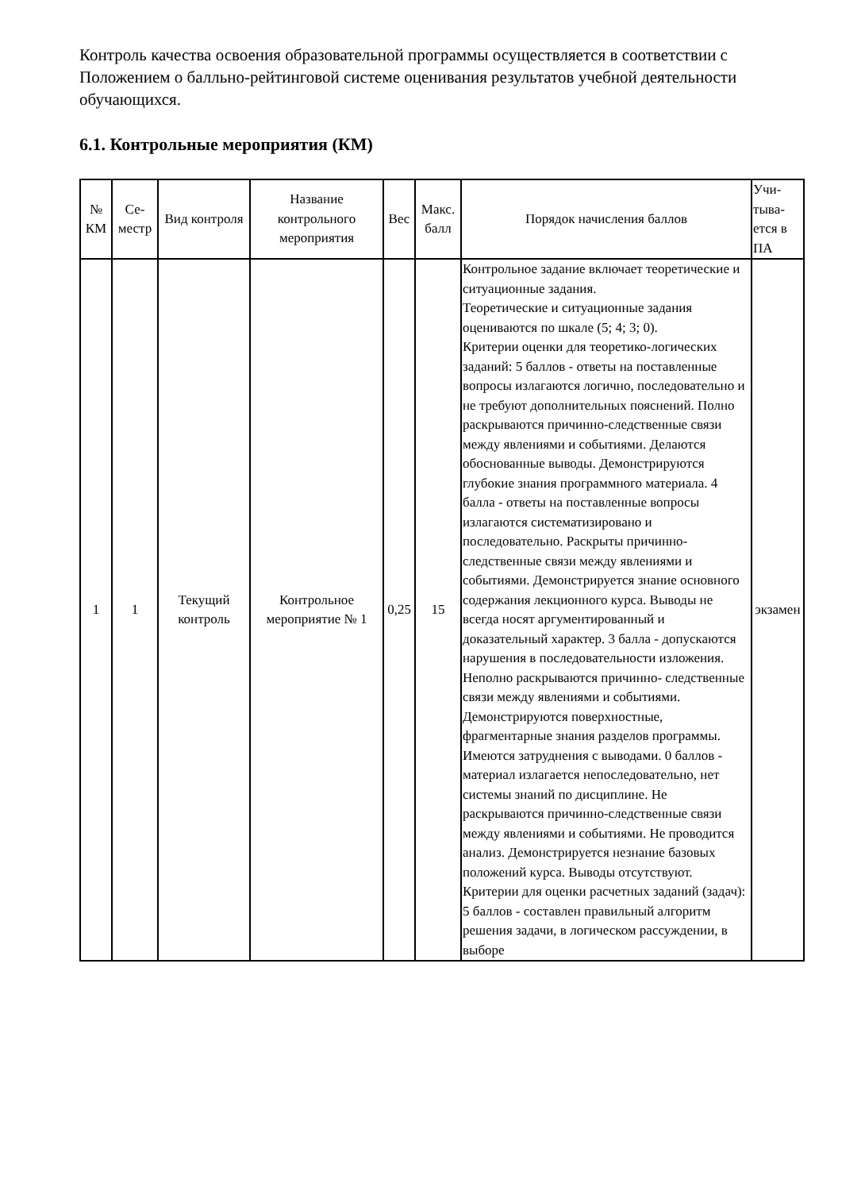Контроль качества освоения образовательной программы осуществляется в соответствии с Положением о балльно-рейтинговой системе оценивания результатов учебной деятельности обучающихся.
6.1. Контрольные мероприятия (КМ)
| № КМ | Се-местр | Вид контроля | Название контрольного мероприятия | Вес | Макс. балл | Порядок начисления баллов | Учи-тыва-ется в ПА |
| --- | --- | --- | --- | --- | --- | --- | --- |
| 1 | 1 | Текущий контроль | Контрольное мероприятие № 1 | 0,25 | 15 | Контрольное задание включает теоретические и ситуационные задания. Теоретические и ситуационные задания оцениваются по шкале (5; 4; 3; 0). Критерии оценки для теоретико-логических заданий: 5 баллов - ответы на поставленные вопросы излагаются логично, последовательно и не требуют дополнительных пояснений. Полно раскрываются причинно-следственные связи между явлениями и событиями. Делаются обоснованные выводы. Демонстрируются глубокие знания программного материала. 4 балла - ответы на поставленные вопросы излагаются систематизировано и последовательно. Раскрыты причинно-следственные связи между явлениями и событиями. Демонстрируется знание основного содержания лекционного курса. Выводы не всегда носят аргументированный и доказательный характер. 3 балла - допускаются нарушения в последовательности изложения. Неполно раскрываются причинно- следственные связи между явлениями и событиями. Демонстрируются поверхностные, фрагментарные знания разделов программы. Имеются затруднения с выводами. 0 баллов - материал излагается непоследовательно, нет системы знаний по дисциплине. Не раскрываются причинно-следственные связи между явлениями и событиями. Не проводится анализ. Демонстрируется незнание базовых положений курса. Выводы отсутствуют. Критерии для оценки расчетных заданий (задач): 5 баллов - составлен правильный алгоритм решения задачи, в логическом рассуждении, в выборе | экзамен |